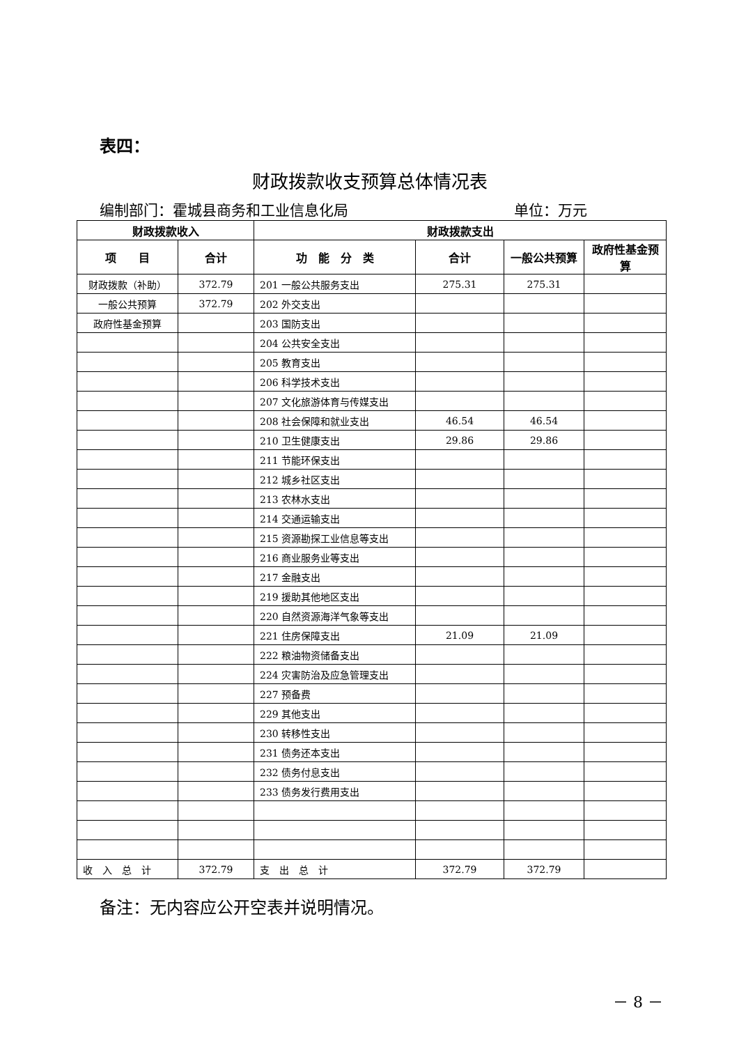表四：
财政拨款收支预算总体情况表
编制部门：霍城县商务和工业信息化局 单位：万元
| 财政拨款收入 | | 财政拨款支出 | | | |
| --- | --- | --- | --- | --- | --- |
| 项 目 | 合计 | 功 能 分 类 | 合计 | 一般公共预算 | 政府性基金预算 |
| 财政拨款（补助） | 372.79 | 201 一般公共服务支出 | 275.31 | 275.31 | |
| 一般公共预算 | 372.79 | 202 外交支出 | | | |
| 政府性基金预算 | | 203 国防支出 | | | |
| | | 204 公共安全支出 | | | |
| | | 205 教育支出 | | | |
| | | 206 科学技术支出 | | | |
| | | 207 文化旅游体育与传媒支出 | | | |
| | | 208 社会保障和就业支出 | 46.54 | 46.54 | |
| | | 210 卫生健康支出 | 29.86 | 29.86 | |
| | | 211 节能环保支出 | | | |
| | | 212 城乡社区支出 | | | |
| | | 213 农林水支出 | | | |
| | | 214 交通运输支出 | | | |
| | | 215 资源勘探工业信息等支出 | | | |
| | | 216 商业服务业等支出 | | | |
| | | 217 金融支出 | | | |
| | | 219 援助其他地区支出 | | | |
| | | 220 自然资源海洋气象等支出 | | | |
| | | 221 住房保障支出 | 21.09 | 21.09 | |
| | | 222 粮油物资储备支出 | | | |
| | | 224 灾害防治及应急管理支出 | | | |
| | | 227 预备费 | | | |
| | | 229 其他支出 | | | |
| | | 230 转移性支出 | | | |
| | | 231 债务还本支出 | | | |
| | | 232 债务付息支出 | | | |
| | | 233 债务发行费用支出 | | | |
| 收 入 总 计 | 372.79 | 支 出 总 计 | 372.79 | 372.79 | |
备注：无内容应公开空表并说明情况。
－ 8 －